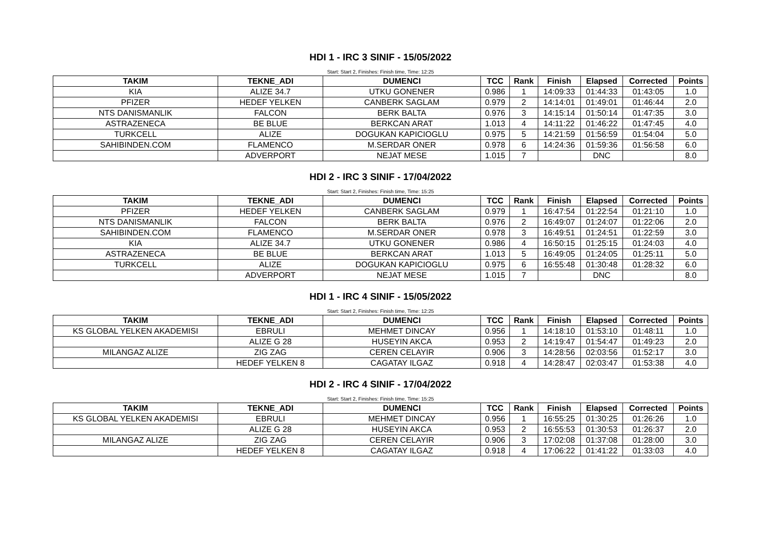HDI 1 - IRC 3 SINIF - 15/05/2022
Start: Start 2, Finishes: Finish time, Time: 12:25
| TAKIM | TEKNE_ADI | DUMENCI | TCC | Rank | Finish | Elapsed | Corrected | Points |
| --- | --- | --- | --- | --- | --- | --- | --- | --- |
| KIA | ALIZE 34.7 | UTKU GONENER | 0.986 | 1 | 14:09:33 | 01:44:33 | 01:43:05 | 1.0 |
| PFIZER | HEDEF YELKEN | CANBERK SAGLAM | 0.979 | 2 | 14:14:01 | 01:49:01 | 01:46:44 | 2.0 |
| NTS DANISMANLIK | FALCON | BERK BALTA | 0.976 | 3 | 14:15:14 | 01:50:14 | 01:47:35 | 3.0 |
| ASTRAZENECA | BE BLUE | BERKCAN ARAT | 1.013 | 4 | 14:11:22 | 01:46:22 | 01:47:45 | 4.0 |
| TURKCELL | ALIZE | DOGUKAN KAPICIOGLU | 0.975 | 5 | 14:21:59 | 01:56:59 | 01:54:04 | 5.0 |
| SAHIBINDEN.COM | FLAMENCO | M.SERDAR ONER | 0.978 | 6 | 14:24:36 | 01:59:36 | 01:56:58 | 6.0 |
| | ADVERPORT | NEJAT MESE | 1.015 | 7 | | DNC | | 8.0 |
HDI 2 - IRC 3 SINIF - 17/04/2022
Start: Start 2, Finishes: Finish time, Time: 15:25
| TAKIM | TEKNE_ADI | DUMENCI | TCC | Rank | Finish | Elapsed | Corrected | Points |
| --- | --- | --- | --- | --- | --- | --- | --- | --- |
| PFIZER | HEDEF YELKEN | CANBERK SAGLAM | 0.979 | 1 | 16:47:54 | 01:22:54 | 01:21:10 | 1.0 |
| NTS DANISMANLIK | FALCON | BERK BALTA | 0.976 | 2 | 16:49:07 | 01:24:07 | 01:22:06 | 2.0 |
| SAHIBINDEN.COM | FLAMENCO | M.SERDAR ONER | 0.978 | 3 | 16:49:51 | 01:24:51 | 01:22:59 | 3.0 |
| KIA | ALIZE 34.7 | UTKU GONENER | 0.986 | 4 | 16:50:15 | 01:25:15 | 01:24:03 | 4.0 |
| ASTRAZENECA | BE BLUE | BERKCAN ARAT | 1.013 | 5 | 16:49:05 | 01:24:05 | 01:25:11 | 5.0 |
| TURKCELL | ALIZE | DOGUKAN KAPICIOGLU | 0.975 | 6 | 16:55:48 | 01:30:48 | 01:28:32 | 6.0 |
| | ADVERPORT | NEJAT MESE | 1.015 | 7 | | DNC | | 8.0 |
HDI 1 - IRC 4 SINIF - 15/05/2022
Start: Start 2, Finishes: Finish time, Time: 12:25
| TAKIM | TEKNE_ADI | DUMENCI | TCC | Rank | Finish | Elapsed | Corrected | Points |
| --- | --- | --- | --- | --- | --- | --- | --- | --- |
| KS GLOBAL YELKEN AKADEMISI | EBRULI | MEHMET DINCAY | 0.956 | 1 | 14:18:10 | 01:53:10 | 01:48:11 | 1.0 |
| | ALIZE G 28 | HUSEYIN AKCA | 0.953 | 2 | 14:19:47 | 01:54:47 | 01:49:23 | 2.0 |
| MILANGAZ ALIZE | ZIG ZAG | CEREN CELAYIR | 0.906 | 3 | 14:28:56 | 02:03:56 | 01:52:17 | 3.0 |
| | HEDEF YELKEN 8 | CAGATAY ILGAZ | 0.918 | 4 | 14:28:47 | 02:03:47 | 01:53:38 | 4.0 |
HDI 2 - IRC 4 SINIF - 17/04/2022
Start: Start 2, Finishes: Finish time, Time: 15:25
| TAKIM | TEKNE_ADI | DUMENCI | TCC | Rank | Finish | Elapsed | Corrected | Points |
| --- | --- | --- | --- | --- | --- | --- | --- | --- |
| KS GLOBAL YELKEN AKADEMISI | EBRULI | MEHMET DINCAY | 0.956 | 1 | 16:55:25 | 01:30:25 | 01:26:26 | 1.0 |
| | ALIZE G 28 | HUSEYIN AKCA | 0.953 | 2 | 16:55:53 | 01:30:53 | 01:26:37 | 2.0 |
| MILANGAZ ALIZE | ZIG ZAG | CEREN CELAYIR | 0.906 | 3 | 17:02:08 | 01:37:08 | 01:28:00 | 3.0 |
| | HEDEF YELKEN 8 | CAGATAY ILGAZ | 0.918 | 4 | 17:06:22 | 01:41:22 | 01:33:03 | 4.0 |